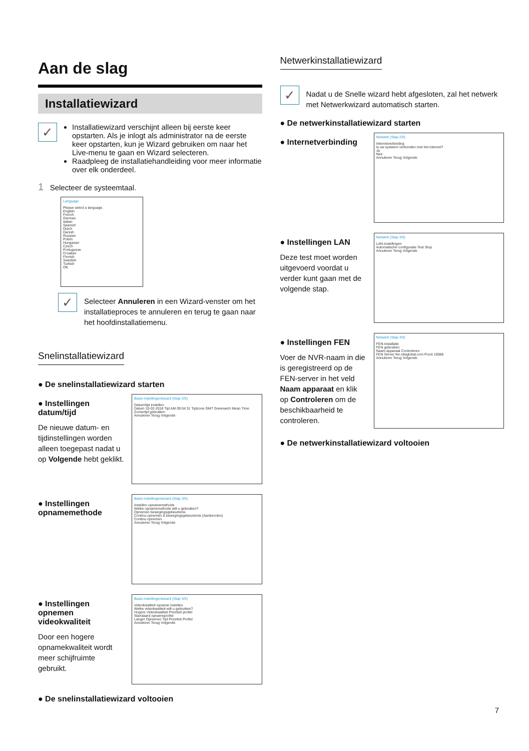Aan de slag
Installatiewizard
✓
Installatiewizard verschijnt alleen bij eerste keer opstarten. Als je inlogt als administrator na de eerste keer opstarten, kun je Wizard gebruiken om naar het Live-menu te gaan en Wizard selecteren.
Raadpleeg de installatiehandleiding voor meer informatie over elk onderdeel.
1 Selecteer de systeemtaal.
Language
Please select a language.
English
French
German
Italian
Spanish
Dutch
Danish
Russian
Polish
Hungarian
Czech
Portuguese
Croatian
Finnish
Swedish
Turkish
OK
✓
Selecteer Annuleren in een Wizard-venster om het installatieproces te annuleren en terug te gaan naar het hoofdinstallatiemenu.
Snelinstallatiewizard
● De snelinstallatiewizard starten
● Instellingen datum/tijd
De nieuwe datum- en tijdinstellingen worden alleen toegepast nadat u op Volgende hebt geklikt.
Basis instellingenwizard (Stap 2/5)
Datum/tijd instellen
Datum 10-02-2018 Tijd AM 09:04:31 Tijdzone GMT Greenwich Mean Time
Zomertijd gebruiken
Annuleren Terug Volgende
● Instellingen opnamemethode
Basis instellingenwizard (Stap 3/5)
Instellen opnamemethode
Welke opnamemethode wilt u gebruiken?
Opnemen bewegingsgebeurtenis
Continu opnemen & bewegingsgebeurtenis (Aanbevolen)
Continu opnemen
Annuleren Terug Volgende
● Instellingen opnemen videokwaliteit
Door een hogere opnamekwaliteit wordt meer schijfruimte gebruikt.
Basis instellingenwizard (Stap 4/5)
Videokwaliteit opname instellen
Welke videokwaliteit wilt u gebruiken?
Hogere Videokwaliteit Prioriteit profiel
Standaard opnameprofiel
Langer Opnemen Tijd Prioriteit Profiel
Annuleren Terug Volgende
● De snelinstallatiewizard voltooien
Netwerkinstallatiewizard
✓
Nadat u de Snelle wizard hebt afgesloten, zal het netwerk met Netwerkwizard automatisch starten.
● De netwerkinstallatiewizard starten
● Internetverbinding
Netwerk (Stap 2/5)
Internetverbinding
Is uw systeem verbonden met het internet?
Ja
Nee
Annuleren Terug Volgende
● Instellingen LAN
Deze test moet worden uitgevoerd voordat u verder kunt gaan met de volgende stap.
Netwerk (Stap 3/5)
LAN-instellingen
Automatische configuratie Test Stop
Annuleren Terug Volgende
● Instellingen FEN
Voer de NVR-naam in die is geregistreerd op de FEN-server in het veld Naam apparaat en klik op Controleren om de beschikbaarheid te controleren.
Netwerk (Stap 4/5)
FEN-installatie
FEN gebruiken
Naam apparaat Controleren
FEN Server fen.idisglobal.com Poort 10088
Annuleren Terug Volgende
● De netwerkinstallatiewizard voltooien
7